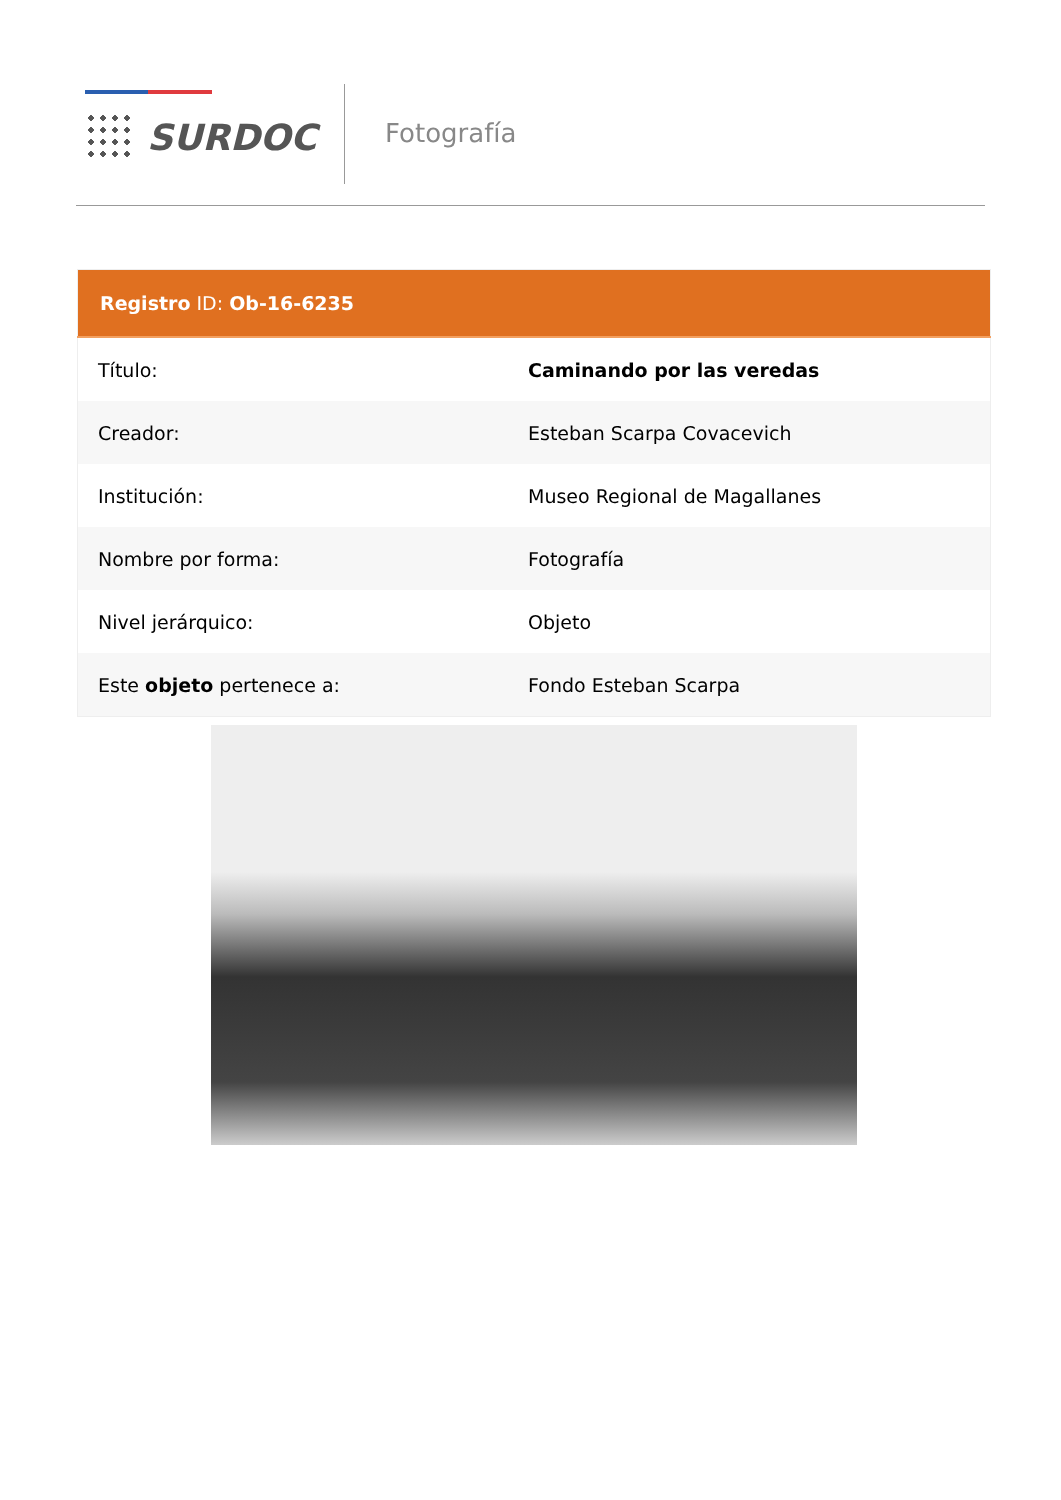SURDOC Fotografía
| Registro ID: Ob-16-6235 | |
| --- | --- |
| Título: | Caminando por las veredas |
| Creador: | Esteban Scarpa Covacevich |
| Institución: | Museo Regional de Magallanes |
| Nombre por forma: | Fotografía |
| Nivel jerárquico: | Objeto |
| Este objeto pertenece a: | Fondo Esteban Scarpa |